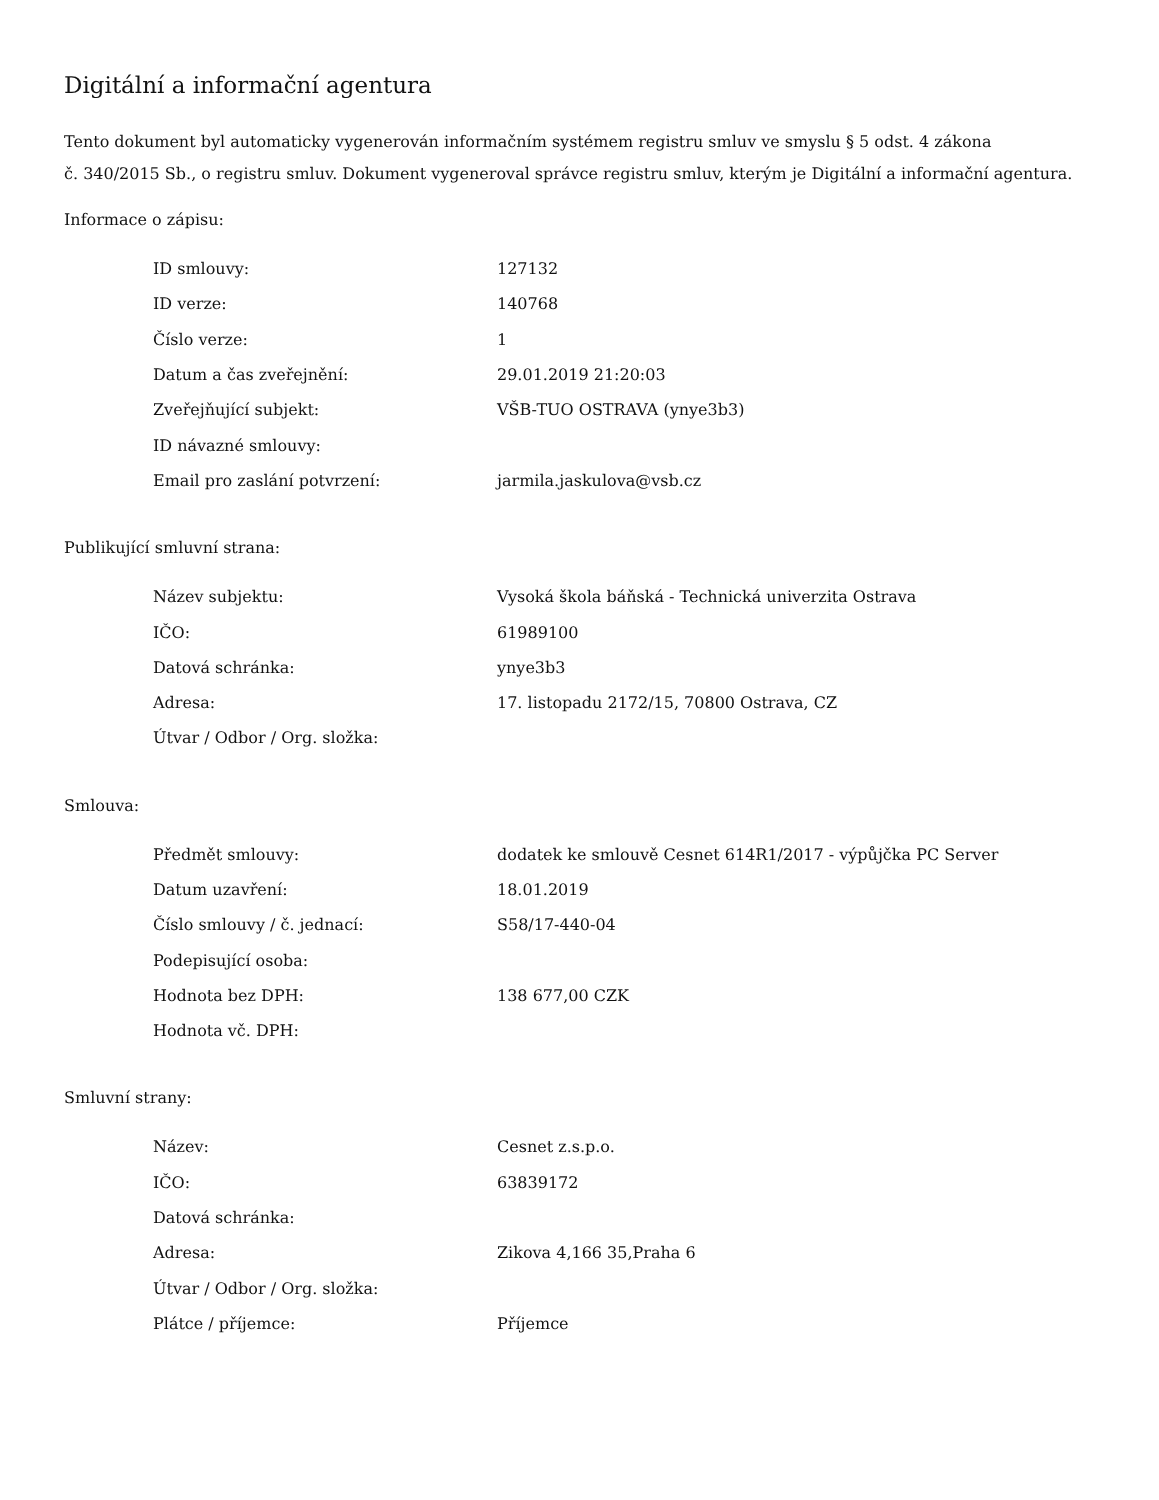Digitální a informační agentura
Tento dokument byl automaticky vygenerován informačním systémem registru smluv ve smyslu § 5 odst. 4 zákona
č. 340/2015 Sb., o registru smluv. Dokument vygeneroval správce registru smluv, kterým je Digitální a informační agentura.
Informace o zápisu:
| ID smlouvy: | 127132 |
| ID verze: | 140768 |
| Číslo verze: | 1 |
| Datum a čas zveřejnění: | 29.01.2019 21:20:03 |
| Zveřejňující subjekt: | VŠB-TUO OSTRAVA (ynye3b3) |
| ID návazné smlouvy: | |
| Email pro zaslání potvrzení: | jarmila.jaskulova@vsb.cz |
Publikující smluvní strana:
| Název subjektu: | Vysoká škola báňská - Technická univerzita Ostrava |
| IČO: | 61989100 |
| Datová schránka: | ynye3b3 |
| Adresa: | 17. listopadu 2172/15, 70800 Ostrava, CZ |
| Útvar / Odbor / Org. složka: | |
Smlouva:
| Předmět smlouvy: | dodatek ke smlouvě Cesnet 614R1/2017 - výpůjčka PC Server |
| Datum uzavření: | 18.01.2019 |
| Číslo smlouvy / č. jednací: | S58/17-440-04 |
| Podepisující osoba: | |
| Hodnota bez DPH: | 138 677,00 CZK |
| Hodnota vč. DPH: | |
Smluvní strany:
| Název: | Cesnet z.s.p.o. |
| IČO: | 63839172 |
| Datová schránka: | |
| Adresa: | Zikova 4,166 35,Praha 6 |
| Útvar / Odbor / Org. složka: | |
| Plátce / příjemce: | Příjemce |